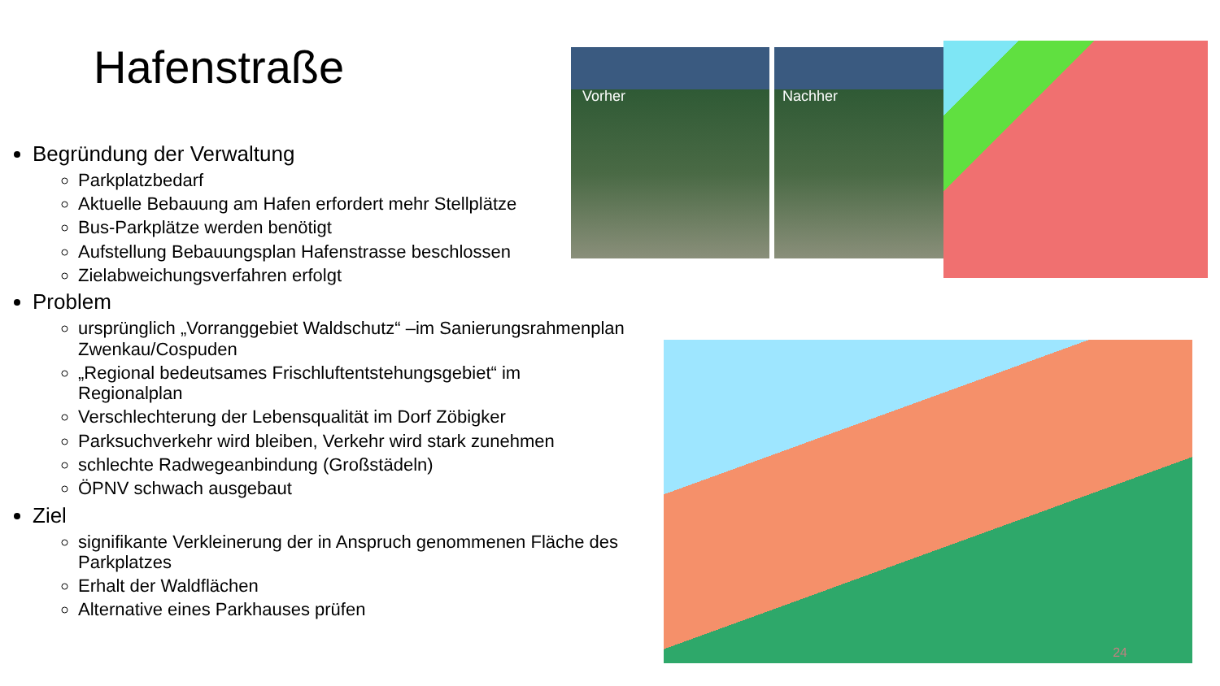Hafenstraße Vorher Nachher
24
Begründung der Verwaltung
Parkplatzbedarf
Aktuelle Bebauung am Hafen erfordert mehr Stellplätze
Bus-Parkplätze werden benötigt
Aufstellung Bebauungsplan Hafenstrasse beschlossen
Zielabweichungsverfahren erfolgt
Problem
ursprünglich „Vorranggebiet Waldschutz“ –im Sanierungsrahmenplan Zwenkau/Cospuden
„Regional bedeutsames Frischluftentstehungsgebiet“ im Regionalplan
Verschlechterung der Lebensqualität im Dorf Zöbigker
Parksuchverkehr wird bleiben, Verkehr wird stark zunehmen
schlechte Radwegeanbindung (Großstädeln)
ÖPNV schwach ausgebaut
Ziel
signifikante Verkleinerung der in Anspruch genommenen Fläche des Parkplatzes
Erhalt der Waldflächen
Alternative eines Parkhauses prüfen